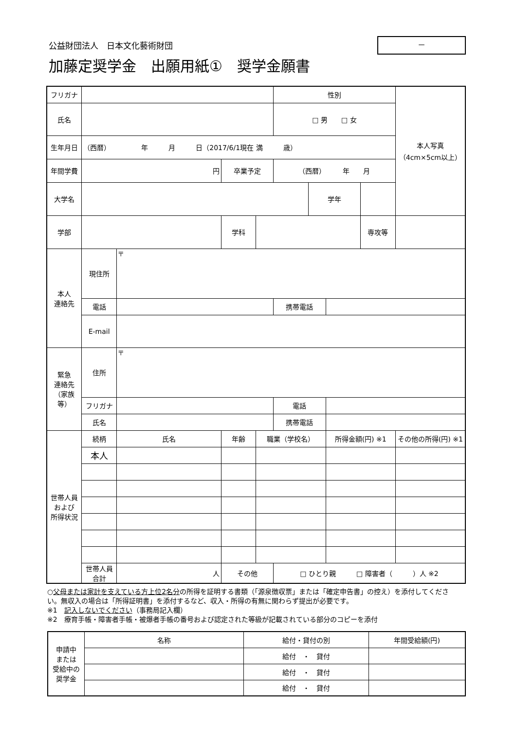公益財団法人　日本文化藝術財団
加藤定奨学金　出願用紙①　奨学金願書
－
| フリガナ | | | | | 性別 | | | | 本人写真 （4cm×5cm以上） |
| 氏名 | | | | | □ 男 □ 女 | | | | |
| 生年月日 | （西暦） 年 月 日（2017/6/1現在 満 歳） | | | | | | | | |
| 年間学費 | 円 | | 卒業予定 | | （西暦） 年 月 | | | | |
| 大学名 | | | | | | 学年 | | | |
| 学部 | | | 学科 | | | | | 専攻等 | |
| 本人 連絡先 | 現住所 | 〒 | | | | | | | |
| | 電話 | | | | 携帯電話 | | | | |
| | E-mail | | | | | | | | |
| 緊急 連絡先 （家族等） | 住所 | 〒 | | | | | | | |
| | フリガナ | | | | 電話 | | | | |
| | 氏名 | | | | 携帯電話 | | | | |
| 世帯人員 および 所得状況 | 続柄 | 氏名 | 年齢 | 職業（学校名） | | | 所得金額(円) ※1 | | その他の所得(円) ※1 |
| | 本人 | | | | | | | | |
| | 世帯人員合計 | 人 | その他 | | □ ひとり親 □ 障害者（ ）人 ※2 | | | | |
○父母または家計を支えている方上位2名分の所得を証明する書類（「源泉徴収票」または「確定申告書」の控え）を添付してください。無収入の場合は「所得証明書」を添付するなど、収入・所得の有無に関わらず提出が必要です。
※1　記入しないでください（事務局記入欄）
※2　療育手帳・障害者手帳・被爆者手帳の番号および認定された等級が記載されている部分のコピーを添付
| 申請中 または 受給中の 奨学金 | 名称 | 給付・貸付の別 | 年間受給額(円) |
| | | 給付 ・ 貸付 | |
| | | 給付 ・ 貸付 | |
| | | 給付 ・ 貸付 | |